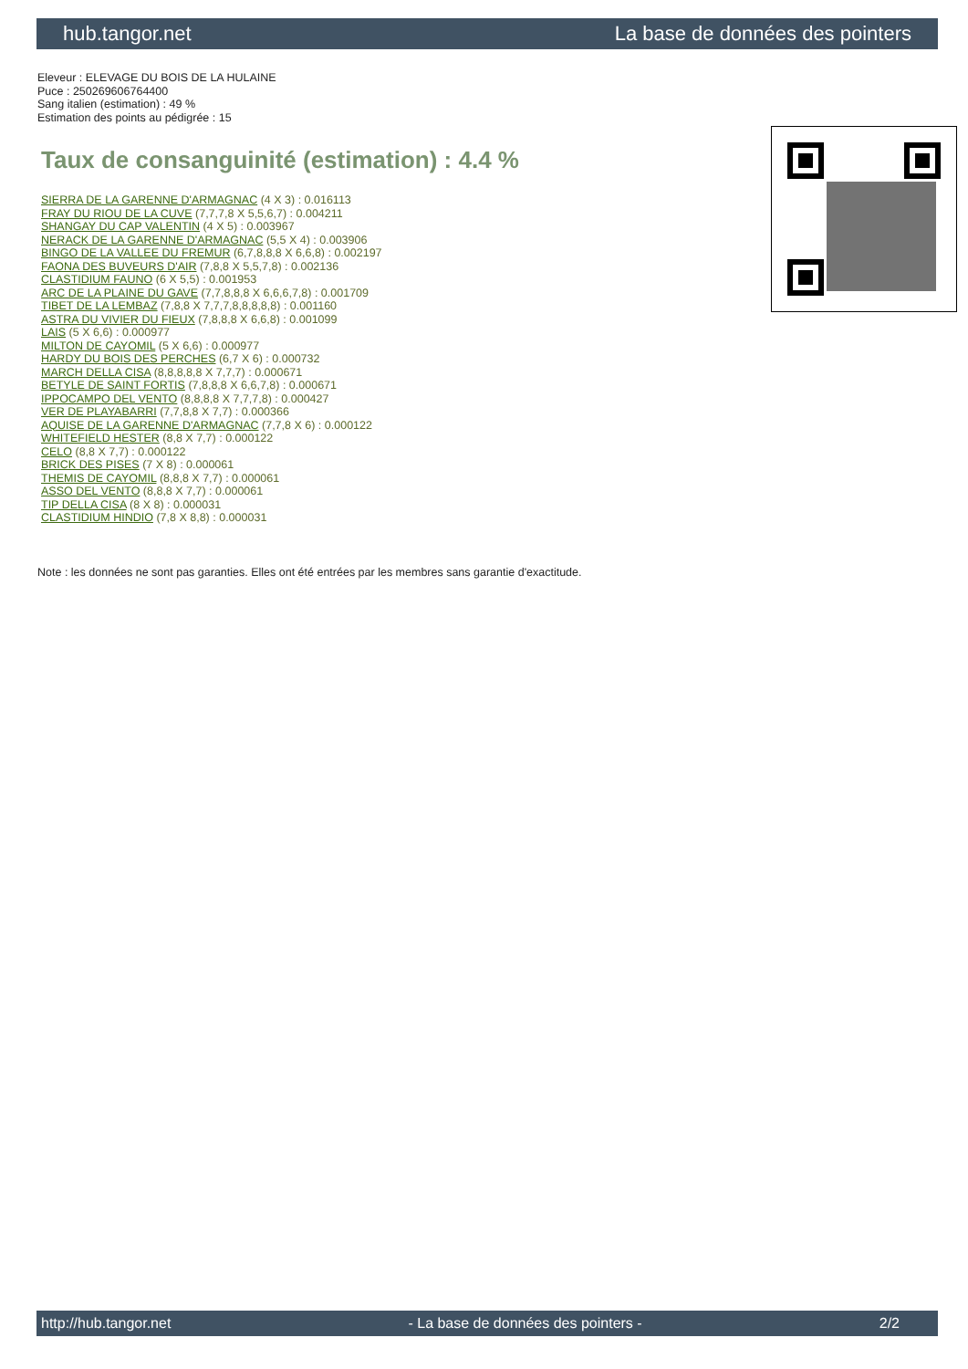hub.tangor.net La base de données des pointers
Eleveur : ELEVAGE DU BOIS DE LA HULAINE
Puce : 250269606764400
Sang italien (estimation) : 49 %
Estimation des points au pédigrée : 15
Taux de consanguinité (estimation) : 4.4 %
SIERRA DE LA GARENNE D'ARMAGNAC (4 X 3) : 0.016113
FRAY DU RIOU DE LA CUVE (7,7,7,8 X 5,5,6,7) : 0.004211
SHANGAY DU CAP VALENTIN (4 X 5) : 0.003967
NERACK DE LA GARENNE D'ARMAGNAC (5,5 X 4) : 0.003906
BINGO DE LA VALLEE DU FREMUR (6,7,8,8,8 X 6,6,8) : 0.002197
FAONA DES BUVEURS D'AIR (7,8,8 X 5,5,7,8) : 0.002136
CLASTIDIUM FAUNO (6 X 5,5) : 0.001953
ARC DE LA PLAINE DU GAVE (7,7,8,8,8 X 6,6,6,7,8) : 0.001709
TIBET DE LA LEMBAZ (7,8,8 X 7,7,7,8,8,8,8,8) : 0.001160
ASTRA DU VIVIER DU FIEUX (7,8,8,8 X 6,6,8) : 0.001099
LAIS (5 X 6,6) : 0.000977
MILTON DE CAYOMIL (5 X 6,6) : 0.000977
HARDY DU BOIS DES PERCHES (6,7 X 6) : 0.000732
MARCH DELLA CISA (8,8,8,8,8 X 7,7,7) : 0.000671
BETYLE DE SAINT FORTIS (7,8,8,8 X 6,6,7,8) : 0.000671
IPPOCAMPO DEL VENTO (8,8,8,8 X 7,7,7,8) : 0.000427
VER DE PLAYABARRI (7,7,8,8 X 7,7) : 0.000366
AQUISE DE LA GARENNE D'ARMAGNAC (7,7,8 X 6) : 0.000122
WHITEFIELD HESTER (8,8 X 7,7) : 0.000122
CELO (8,8 X 7,7) : 0.000122
BRICK DES PISES (7 X 8) : 0.000061
THEMIS DE CAYOMIL (8,8,8 X 7,7) : 0.000061
ASSO DEL VENTO (8,8,8 X 7,7) : 0.000061
TIP DELLA CISA (8 X 8) : 0.000031
CLASTIDIUM HINDIO (7,8 X 8,8) : 0.000031
Note : les données ne sont pas garanties. Elles ont été entrées par les membres sans garantie d'exactitude.
http://hub.tangor.net - La base de données des pointers - 2/2